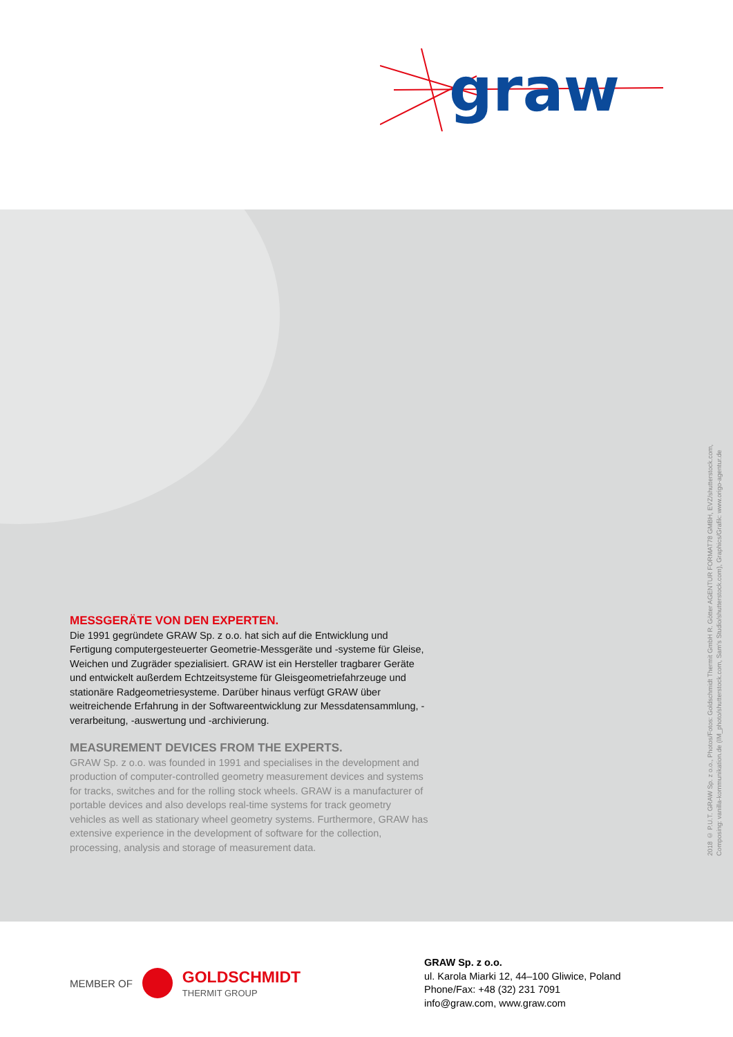graw
MESSGERÄTE VON DEN EXPERTEN.
Die 1991 gegründete GRAW Sp. z o.o. hat sich auf die Entwicklung und Fertigung computergesteuerter Geometrie-Messgeräte und -systeme für Gleise, Weichen und Zugräder spezialisiert. GRAW ist ein Hersteller tragbarer Geräte und entwickelt außerdem Echtzeitsysteme für Gleisgeometriefahrzeuge und stationäre Radgeometriesysteme. Darüber hinaus verfügt GRAW über weitreichende Erfahrung in der Softwareentwicklung zur Messdatensammlung, -verarbeitung, -auswertung und -archivierung.
MEASUREMENT DEVICES FROM THE EXPERTS.
GRAW Sp. z o.o. was founded in 1991 and specialises in the development and production of computer-controlled geometry measurement devices and systems for tracks, switches and for the rolling stock wheels. GRAW is a manufacturer of portable devices and also develops real-time systems for track geometry vehicles as well as stationary wheel geometry systems. Furthermore, GRAW has extensive experience in the development of software for the collection, processing, analysis and storage of measurement data.
2018 © P.U.T. GRAW Sp. z o.o., Photos/Fotos: Goldschmidt Thermit GmbH R. Götter AGENTUR FORMAT78 GMBH, EVZ/shutterstock.com,
Composing: vanilla-kommunikation.de (IM_photo/shutterstock.com, Sam's Studio/shutterstock.com), Graphics/Grafik: www.origo-agentur.de
MEMBER OF
GOLDSCHMIDT
THERMIT GROUP
GRAW Sp. z o.o.
ul. Karola Miarki 12, 44–100 Gliwice, Poland
Phone/Fax: +48 (32) 231 7091
info@graw.com, www.graw.com